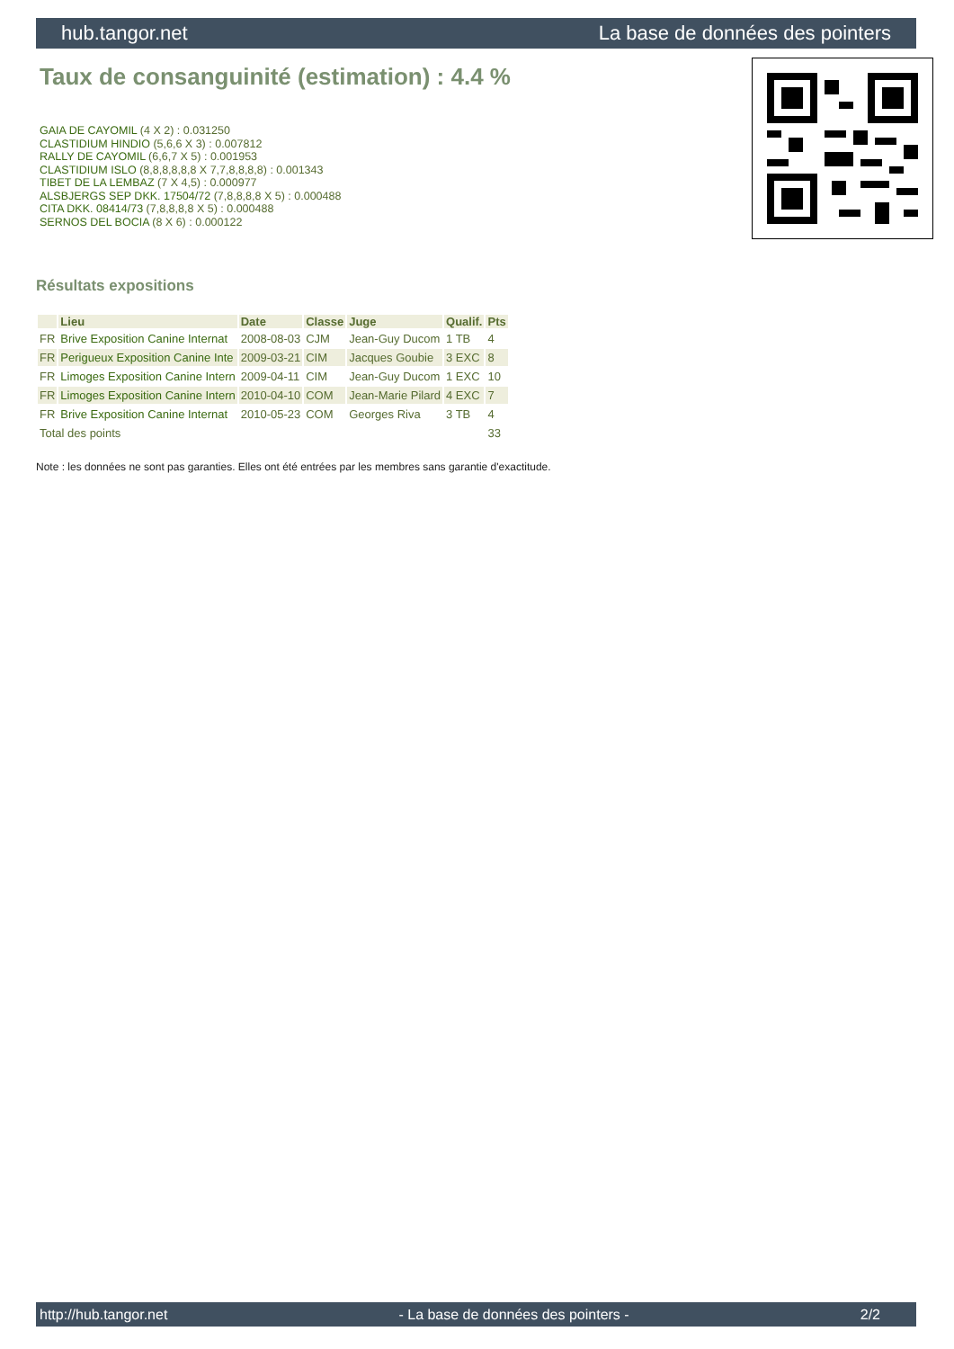hub.tangor.net La base de données des pointers
Taux de consanguinité (estimation) : 4.4 %
GAIA DE CAYOMIL (4 X 2) : 0.031250
CLASTIDIUM HINDIO (5,6,6 X 3) : 0.007812
RALLY DE CAYOMIL (6,6,7 X 5) : 0.001953
CLASTIDIUM ISLO (8,8,8,8,8,8 X 7,7,8,8,8,8) : 0.001343
TIBET DE LA LEMBAZ (7 X 4,5) : 0.000977
ALSBJERGS SEP DKK. 17504/72 (7,8,8,8,8 X 5) : 0.000488
CITA DKK. 08414/73 (7,8,8,8,8 X 5) : 0.000488
SERNOS DEL BOCIA (8 X 6) : 0.000122
Résultats expositions
| | Lieu | Date | Classe | Juge | Qualif. | Pts |
| --- | --- | --- | --- | --- | --- | --- |
| FR | Brive Exposition Canine Internat | 2008-08-03 | CJM | Jean-Guy Ducom | 1 TB | 4 |
| FR | Perigueux Exposition Canine Inte | 2009-03-21 | CIM | Jacques Goubie | 3 EXC | 8 |
| FR | Limoges Exposition Canine Intern | 2009-04-11 | CIM | Jean-Guy Ducom | 1 EXC | 10 |
| FR | Limoges Exposition Canine Intern | 2010-04-10 | COM | Jean-Marie Pilard | 4 EXC | 7 |
| FR | Brive Exposition Canine Internat | 2010-05-23 | COM | Georges Riva | 3 TB | 4 |
| Total des points | | | | | | 33 |
Note : les données ne sont pas garanties. Elles ont été entrées par les membres sans garantie d'exactitude.
http://hub.tangor.net - La base de données des pointers - 2/2